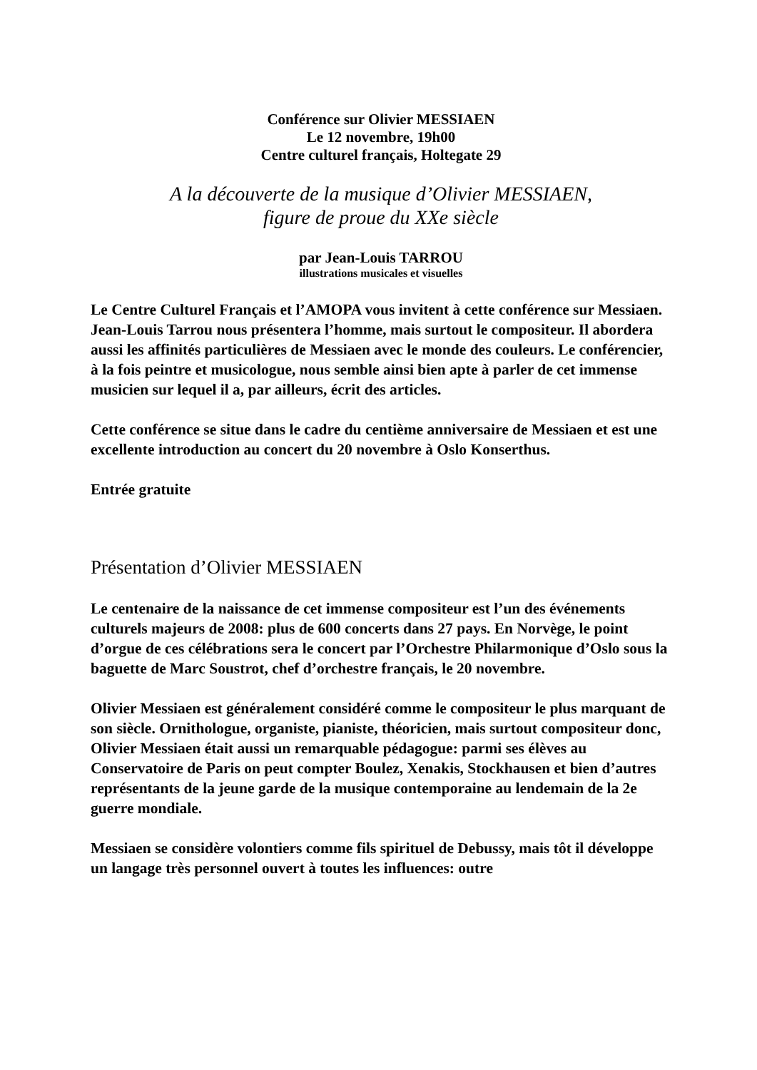Conférence sur Olivier MESSIAEN
Le 12 novembre, 19h00
Centre culturel français, Holtegate 29
A la découverte de la musique d’Olivier MESSIAEN,
figure de proue du XXe siècle
par Jean-Louis TARROU
illustrations musicales et visuelles
Le Centre Culturel Français et l’AMOPA vous invitent à cette conférence sur Messiaen. Jean-Louis Tarrou nous présentera l’homme, mais surtout le compositeur. Il abordera aussi les affinités particulières de Messiaen avec le monde des couleurs. Le conférencier, à la fois peintre et musicologue, nous semble ainsi bien apte à parler de cet immense musicien sur lequel il a, par ailleurs, écrit des articles.
Cette conférence se situe dans le cadre du centième anniversaire de Messiaen et est une excellente introduction au concert du 20 novembre à Oslo Konserthus.
Entrée gratuite
Présentation d’Olivier MESSIAEN
Le centenaire de la naissance de cet immense compositeur est l’un des événements culturels majeurs de 2008: plus de 600 concerts dans 27 pays. En Norvège, le point d’orgue de ces célébrations sera le concert par l’Orchestre Philarmonique d’Oslo sous la baguette de Marc Soustrot, chef d’orchestre français, le 20 novembre.
Olivier Messiaen est généralement considéré comme le compositeur le plus marquant de son siècle. Ornithologue, organiste, pianiste, théoricien, mais surtout compositeur donc, Olivier Messiaen était aussi un remarquable pédagogue: parmi ses élèves au Conservatoire de Paris on peut compter Boulez, Xenakis, Stockhausen et bien d’autres représentants de la jeune garde de la musique contemporaine au lendemain de la 2e guerre mondiale.
Messiaen se considère volontiers comme fils spirituel de Debussy, mais tôt il développe un langage très personnel ouvert à toutes les influences: outre